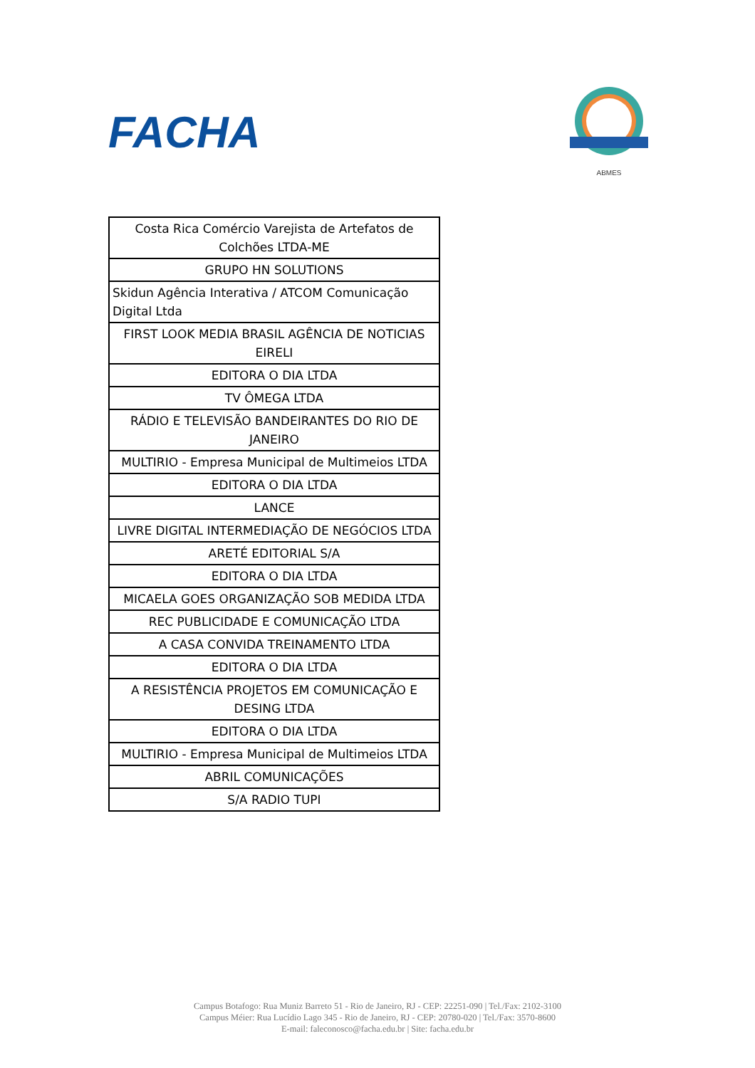FACHA
ABMES
| Costa Rica Comércio Varejista de Artefatos de Colchões LTDA-ME |
| GRUPO HN SOLUTIONS |
| Skidun Agência Interativa / ATCOM Comunicação Digital Ltda |
| FIRST LOOK MEDIA BRASIL AGÊNCIA DE NOTICIAS EIRELI |
| EDITORA O DIA LTDA |
| TV ÔMEGA LTDA |
| RÁDIO E TELEVISÃO BANDEIRANTES DO RIO DE JANEIRO |
| MULTIRIO - Empresa Municipal de Multimeios LTDA |
| EDITORA O DIA LTDA |
| LANCE |
| LIVRE DIGITAL INTERMEDIAÇÃO DE NEGÓCIOS LTDA |
| ARETÉ EDITORIAL S/A |
| EDITORA O DIA LTDA |
| MICAELA GOES ORGANIZAÇÃO SOB MEDIDA LTDA |
| REC PUBLICIDADE E COMUNICAÇÃO LTDA |
| A CASA CONVIDA TREINAMENTO LTDA |
| EDITORA O DIA LTDA |
| A RESISTÊNCIA PROJETOS EM COMUNICAÇÃO E DESING LTDA |
| EDITORA O DIA LTDA |
| MULTIRIO - Empresa Municipal de Multimeios LTDA |
| ABRIL COMUNICAÇÕES |
| S/A RADIO TUPI |
Campus Botafogo: Rua Muniz Barreto 51 - Rio de Janeiro, RJ - CEP: 22251-090 | Tel./Fax: 2102-3100
Campus Méier: Rua Lucídio Lago 345 - Rio de Janeiro, RJ - CEP: 20780-020 | Tel./Fax: 3570-8600
E-mail: faleconosco@facha.edu.br | Site: facha.edu.br